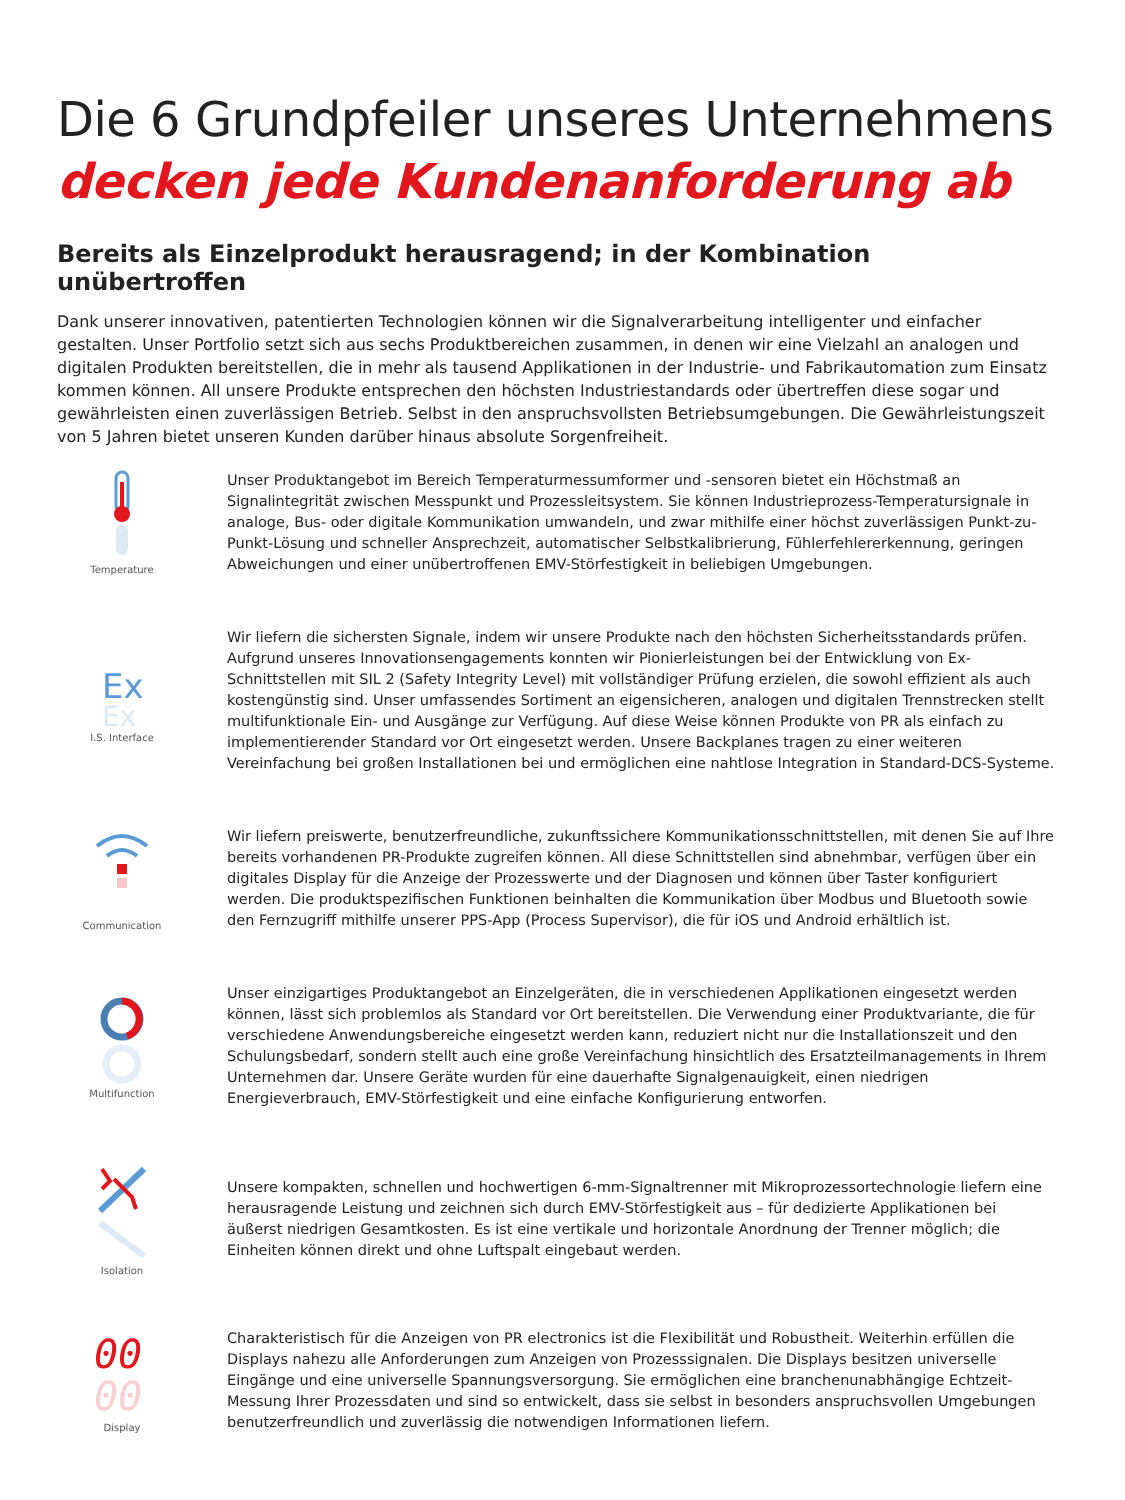Die 6 Grundpfeiler unseres Unternehmens
decken jede Kundenanforderung ab
Bereits als Einzelprodukt herausragend; in der Kombination unübertroffen
Dank unserer innovativen, patentierten Technologien können wir die Signalverarbeitung intelligenter und einfacher gestalten. Unser Portfolio setzt sich aus sechs Produktbereichen zusammen, in denen wir eine Vielzahl an analogen und digitalen Produkten bereitstellen, die in mehr als tausend Applikationen in der Industrie- und Fabrikautomation zum Einsatz kommen können. All unsere Produkte entsprechen den höchsten Industriestandards oder übertreffen diese sogar und gewährleisten einen zuverlässigen Betrieb. Selbst in den anspruchsvollsten Betriebsumgebungen. Die Gewährleistungszeit von 5 Jahren bietet unseren Kunden darüber hinaus absolute Sorgenfreiheit.
Temperature
Unser Produktangebot im Bereich Temperaturmessumformer und -sensoren bietet ein Höchstmaß an Signalintegrität zwischen Messpunkt und Prozessleitsystem. Sie können Industrieprozess-Temperatursignale in analoge, Bus- oder digitale Kommunikation umwandeln, und zwar mithilfe einer höchst zuverlässigen Punkt-zu-Punkt-Lösung und schneller Ansprechzeit, automatischer Selbstkalibrierung, Fühlerfehlererkennung, geringen Abweichungen und einer unübertroffenen EMV-Störfestigkeit in beliebigen Umgebungen.
Ex
Ex
I.S. Interface
Wir liefern die sichersten Signale, indem wir unsere Produkte nach den höchsten Sicherheitsstandards prüfen. Aufgrund unseres Innovationsengagements konnten wir Pionierleistungen bei der Entwicklung von Ex-Schnittstellen mit SIL 2 (Safety Integrity Level) mit vollständiger Prüfung erzielen, die sowohl effizient als auch kostengünstig sind. Unser umfassendes Sortiment an eigensicheren, analogen und digitalen Trennstrecken stellt multifunktionale Ein- und Ausgänge zur Verfügung. Auf diese Weise können Produkte von PR als einfach zu implementierender Standard vor Ort eingesetzt werden. Unsere Backplanes tragen zu einer weiteren Vereinfachung bei großen Installationen bei und ermöglichen eine nahtlose Integration in Standard-DCS-Systeme.
Communication
Wir liefern preiswerte, benutzerfreundliche, zukunftssichere Kommunikationsschnittstellen, mit denen Sie auf Ihre bereits vorhandenen PR-Produkte zugreifen können. All diese Schnittstellen sind abnehmbar, verfügen über ein digitales Display für die Anzeige der Prozesswerte und der Diagnosen und können über Taster konfiguriert werden. Die produktspezifischen Funktionen beinhalten die Kommunikation über Modbus und Bluetooth sowie den Fernzugriff mithilfe unserer PPS-App (Process Supervisor), die für iOS und Android erhältlich ist.
Multifunction
Unser einzigartiges Produktangebot an Einzelgeräten, die in verschiedenen Applikationen eingesetzt werden können, lässt sich problemlos als Standard vor Ort bereitstellen. Die Verwendung einer Produktvariante, die für verschiedene Anwendungsbereiche eingesetzt werden kann, reduziert nicht nur die Installationszeit und den Schulungsbedarf, sondern stellt auch eine große Vereinfachung hinsichtlich des Ersatzteilmanagements in Ihrem Unternehmen dar. Unsere Geräte wurden für eine dauerhafte Signalgenauigkeit, einen niedrigen Energieverbrauch, EMV-Störfestigkeit und eine einfache Konfigurierung entworfen.
Isolation
Unsere kompakten, schnellen und hochwertigen 6-mm-Signaltrenner mit Mikroprozessortechnologie liefern eine herausragende Leistung und zeichnen sich durch EMV-Störfestigkeit aus – für dedizierte Applikationen bei äußerst niedrigen Gesamtkosten. Es ist eine vertikale und horizontale Anordnung der Trenner möglich; die Einheiten können direkt und ohne Luftspalt eingebaut werden.
00
00
Display
Charakteristisch für die Anzeigen von PR electronics ist die Flexibilität und Robustheit. Weiterhin erfüllen die Displays nahezu alle Anforderungen zum Anzeigen von Prozesssignalen. Die Displays besitzen universelle Eingänge und eine universelle Spannungsversorgung. Sie ermöglichen eine branchenunabhängige Echtzeit-Messung Ihrer Prozessdaten und sind so entwickelt, dass sie selbst in besonders anspruchsvollen Umgebungen benutzerfreundlich und zuverlässig die notwendigen Informationen liefern.